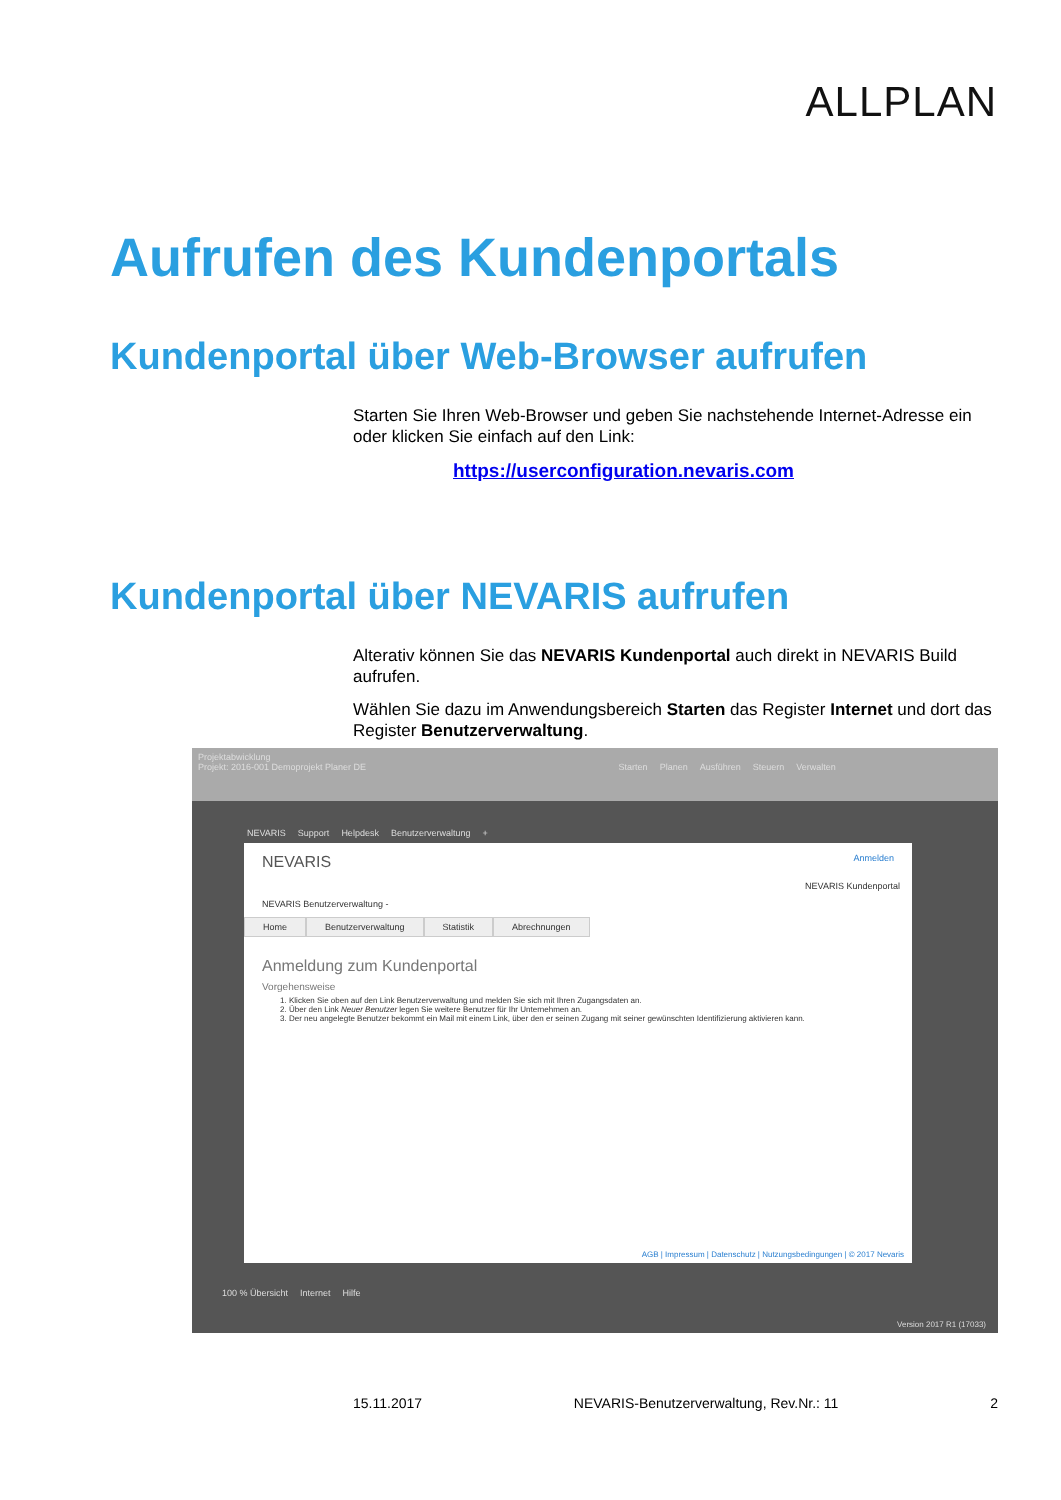ALLPLAN
Aufrufen des Kundenportals
Kundenportal über Web-Browser aufrufen
Starten Sie Ihren Web-Browser und geben Sie nachstehende Internet-Adresse ein oder klicken Sie einfach auf den Link:
https://userconfiguration.nevaris.com
Kundenportal über NEVARIS aufrufen
Alterativ können Sie das NEVARIS Kundenportal auch direkt in NEVARIS Build aufrufen.
Wählen Sie dazu im Anwendungsbereich Starten das Register Internet und dort das Register Benutzerverwaltung.
Projektabwicklung
Projekt: 2016-001 Demoprojekt Planer DE Starten Planen Ausführen Steuern Verwalten
NEVARIS Support Helpdesk Benutzerverwaltung +
NEVARIS Anmelden
NEVARIS Kundenportal
NEVARIS Benutzerverwaltung -
Home Benutzerverwaltung Statistik Abrechnungen
Anmeldung zum Kundenportal
Vorgehensweise
1. Klicken Sie oben auf den Link Benutzerverwaltung und melden Sie sich mit Ihren Zugangsdaten an.
2. Über den Link Neuer Benutzer legen Sie weitere Benutzer für Ihr Unternehmen an.
3. Der neu angelegte Benutzer bekommt ein Mail mit einem Link, über den er seinen Zugang mit seiner gewünschten Identifizierung aktivieren kann.
AGB | Impressum | Datenschutz | Nutzungsbedingungen | © 2017 Nevaris
100 % Übersicht Internet Hilfe
Version 2017 R1 (17033)
15.11.2017 NEVARIS-Benutzerverwaltung, Rev.Nr.: 11 2